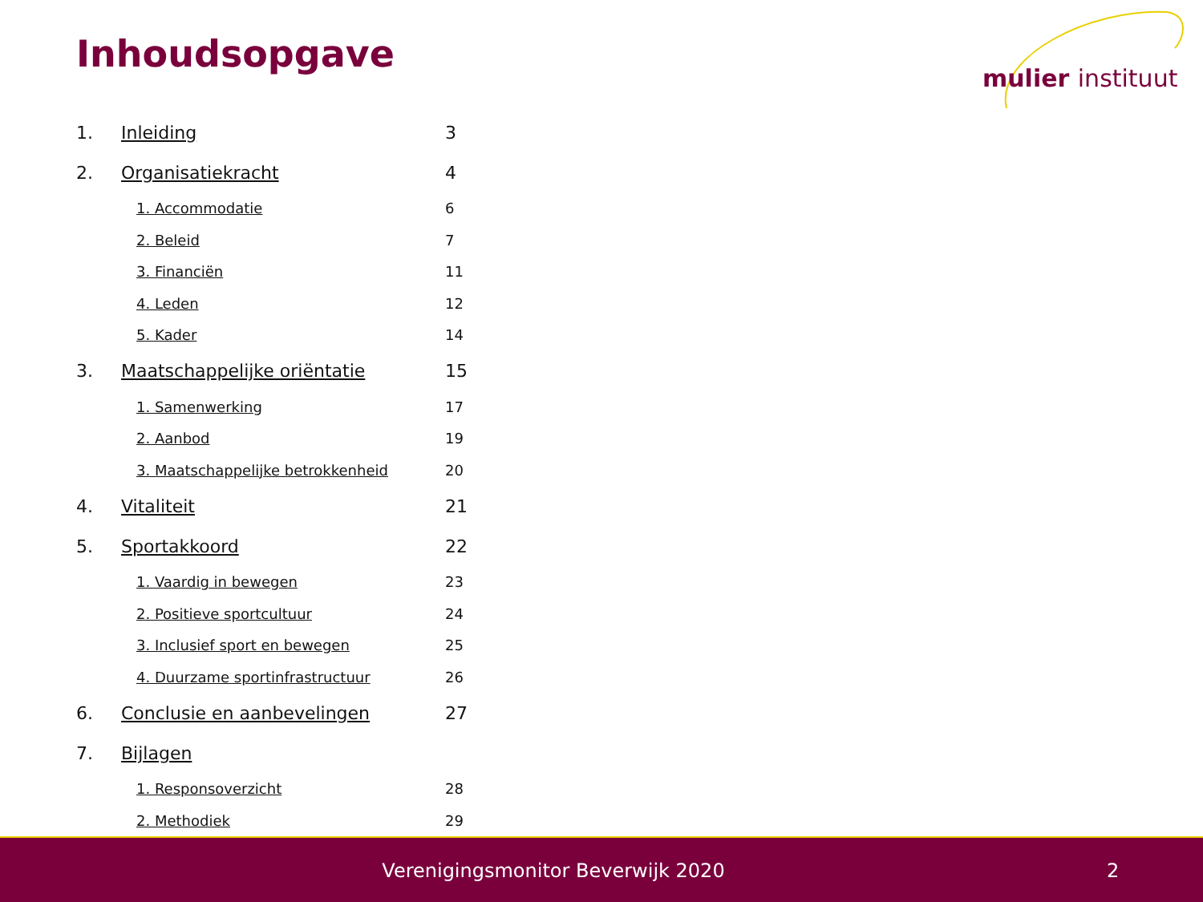Inhoudsopgave
mulier instituut
1. Inleiding 3
2. Organisatiekracht 4
1. Accommodatie 6
2. Beleid 7
3. Financiën 11
4. Leden 12
5. Kader 14
3. Maatschappelijke oriëntatie 15
1. Samenwerking 17
2. Aanbod 19
3. Maatschappelijke betrokkenheid 20
4. Vitaliteit 21
5. Sportakkoord 22
1. Vaardig in bewegen 23
2. Positieve sportcultuur 24
3. Inclusief sport en bewegen 25
4. Duurzame sportinfrastructuur 26
6. Conclusie en aanbevelingen 27
7. Bijlagen
1. Responsoverzicht 28
2. Methodiek 29
Verenigingsmonitor Beverwijk 2020 2